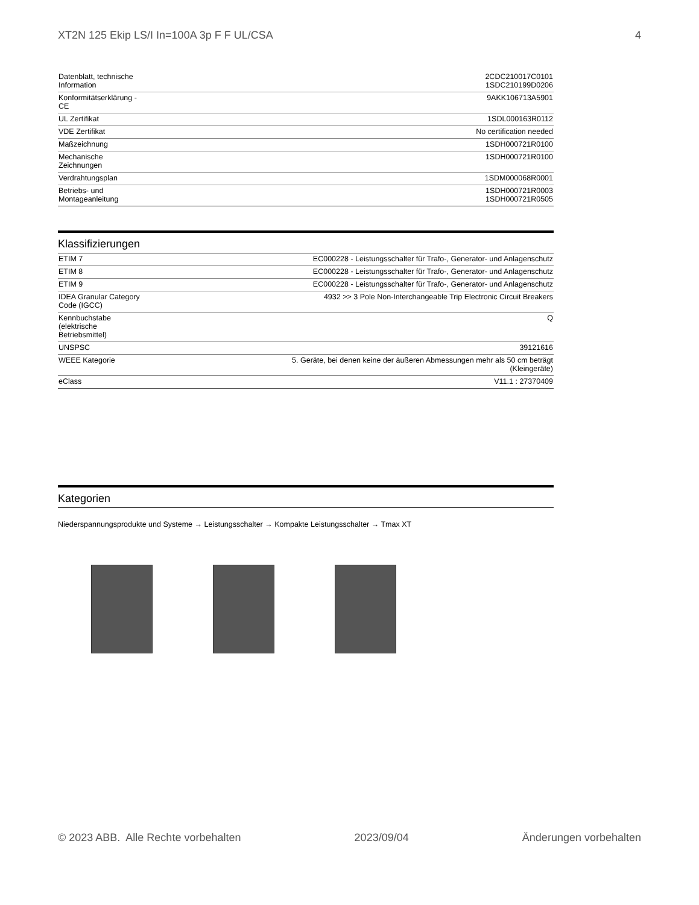XT2N 125 Ekip LS/I In=100A 3p F F UL/CSA 4
| Datenblatt, technische Information | 2CDC210017C0101 1SDC210199D0206 |
| Konformitätserklärung - CE | 9AKK106713A5901 |
| UL Zertifikat | 1SDL000163R0112 |
| VDE Zertifikat | No certification needed |
| Maßzeichnung | 1SDH000721R0100 |
| Mechanische Zeichnungen | 1SDH000721R0100 |
| Verdrahtungsplan | 1SDM000068R0001 |
| Betriebs- und Montageanleitung | 1SDH000721R0003 1SDH000721R0505 |
Klassifizierungen
| ETIM 7 | EC000228 - Leistungsschalter für Trafo-, Generator- und Anlagenschutz |
| ETIM 8 | EC000228 - Leistungsschalter für Trafo-, Generator- und Anlagenschutz |
| ETIM 9 | EC000228 - Leistungsschalter für Trafo-, Generator- und Anlagenschutz |
| IDEA Granular Category Code (IGCC) | 4932 >> 3 Pole Non-Interchangeable Trip Electronic Circuit Breakers |
| Kennbuchstabe (elektrische Betriebsmittel) | Q |
| UNSPSC | 39121616 |
| WEEE Kategorie | 5. Geräte, bei denen keine der äußeren Abmessungen mehr als 50 cm beträgt (Kleingeräte) |
| eClass | V11.1 : 27370409 |
Kategorien
Niederspannungsprodukte und Systeme → Leistungsschalter → Kompakte Leistungsschalter → Tmax XT
© 2023 ABB. Alle Rechte vorbehalten 2023/09/04 Änderungen vorbehalten